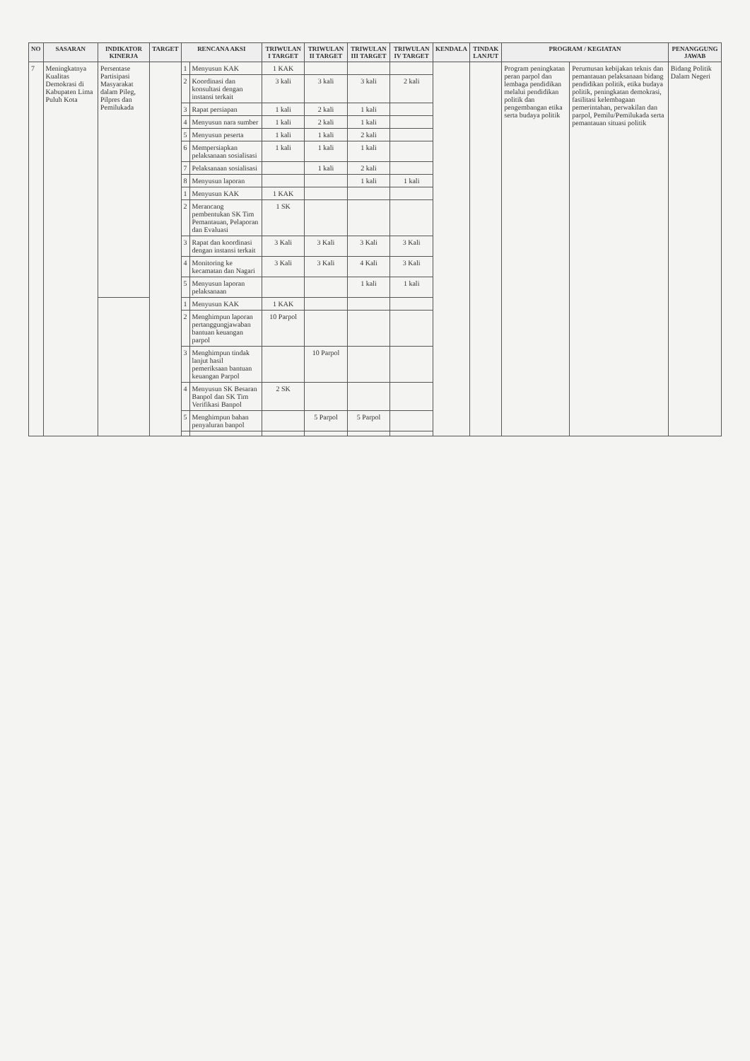| NO | SASARAN | INDIKATOR KINERJA | TARGET | RENCANA AKSI | | TRIWULAN I TARGET | TRIWULAN II TARGET | TRIWULAN III TARGET | TRIWULAN IV TARGET | KENDALA | TINDAK LANJUT | PROGRAM / KEGIATAN | | PENANGGUNG JAWAB |
| --- | --- | --- | --- | --- | --- | --- | --- | --- | --- | --- | --- | --- | --- | --- |
| 7 | Meningkatnya Kualitas Demokrasi di Kabupaten Lima Puluh Kota | Persentase Partisipasi Masyarakat dalam Pileg, Pilpres dan Pemilukada | | 1 | Menyusun KAK | 1 KAK | | | | | | Program peningkatan peran parpol dan lembaga pendidikan melalui pendidikan politik dan pengembangan etika serta budaya politik | Perumusan kebijakan teknis dan pemantauan pelaksanaan bidang pendidikan politik, etika budaya politik, peningkatan demokrasi, fasilitasi kelembagaan pemerintahan, perwakilan dan parpol, Pemilu/Pemilukada serta pemantauan situasi politik | Bidang Politik Dalam Negeri |
| | | | | 2 | Koordinasi dan konsultasi dengan instansi terkait | 3 kali | 3 kali | 3 kali | 2 kali | | | | | |
| | | | | 3 | Rapat persiapan | 1 kali | 2 kali | 1 kali | | | | | | |
| | | | | 4 | Menyusun nara sumber | 1 kali | 2 kali | 1 kali | | | | | | |
| | | | | 5 | Menyusun peserta | 1 kali | 1 kali | 2 kali | | | | | | |
| | | | | 6 | Mempersiapkan pelaksanaan sosialisasi | 1 kali | 1 kali | 1 kali | | | | | | |
| | | | | 7 | Pelaksanaan sosialisasi | | 1 kali | 2 kali | | | | | | |
| | | | | 8 | Menyusun laporan | | | 1 kali | 1 kali | | | | | |
| | | | | 1 | Menyusun KAK | 1 KAK | | | | | | | | |
| | | | | 2 | Merancang pembentukan SK Tim Pemantauan, Pelaporan dan Evaluasi | 1 SK | | | | | | | | |
| | | | | 3 | Rapat dan koordinasi dengan instansi terkait | 3 Kali | 3 Kali | 3 Kali | 3 Kali | | | | | |
| | | | | 4 | Monitoring ke kecamatan dan Nagari | 3 Kali | 3 Kali | 4 Kali | 3 Kali | | | | | |
| | | | | 5 | Menyusun laporan pelaksanaan | | | 1 kali | 1 kali | | | | | |
| | | | | 1 | Menyusun KAK | 1 KAK | | | | | | | | |
| | | | | 2 | Menghimpun laporan pertanggungjawaban bantuan keuangan parpol | 10 Parpol | | | | | | | | |
| | | | | 3 | Menghimpun tindak lanjut hasil pemeriksaan bantuan keuangan Parpol | | 10 Parpol | | | | | | | |
| | | | | 4 | Menyusun SK Besaran Banpol dan SK Tim Verifikasi Banpol | 2 SK | | | | | | | | |
| | | | | 5 | Menghimpun bahan penyaluran banpol | | 5 Parpol | 5 Parpol | | | | | | |